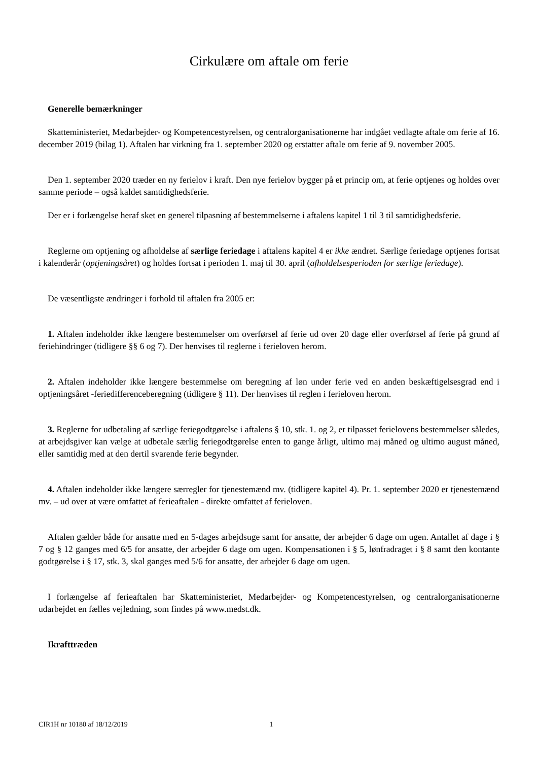Cirkulære om aftale om ferie
Generelle bemærkninger
Skatteministeriet, Medarbejder- og Kompetencestyrelsen, og centralorganisationerne har indgået vedlagte aftale om ferie af 16. december 2019 (bilag 1). Aftalen har virkning fra 1. september 2020 og erstatter aftale om ferie af 9. november 2005.
Den 1. september 2020 træder en ny ferielov i kraft. Den nye ferielov bygger på et princip om, at ferie optjenes og holdes over samme periode – også kaldet samtidighedsferie.
Der er i forlængelse heraf sket en generel tilpasning af bestemmelserne i aftalens kapitel 1 til 3 til samtidighedsferie.
Reglerne om optjening og afholdelse af særlige feriedage i aftalens kapitel 4 er ikke ændret. Særlige feriedage optjenes fortsat i kalenderår (optjeningsåret) og holdes fortsat i perioden 1. maj til 30. april (afholdelsesperioden for særlige feriedage).
De væsentligste ændringer i forhold til aftalen fra 2005 er:
1. Aftalen indeholder ikke længere bestemmelser om overførsel af ferie ud over 20 dage eller overførsel af ferie på grund af feriehindringer (tidligere §§ 6 og 7). Der henvises til reglerne i ferieloven herom.
2. Aftalen indeholder ikke længere bestemmelse om beregning af løn under ferie ved en anden beskæftigelsesgrad end i optjeningsåret -feriedifferenceberegning (tidligere § 11). Der henvises til reglen i ferieloven herom.
3. Reglerne for udbetaling af særlige feriegodtgørelse i aftalens § 10, stk. 1. og 2, er tilpasset ferielovens bestemmelser således, at arbejdsgiver kan vælge at udbetale særlig feriegodtgørelse enten to gange årligt, ultimo maj måned og ultimo august måned, eller samtidig med at den dertil svarende ferie begynder.
4. Aftalen indeholder ikke længere særregler for tjenestemænd mv. (tidligere kapitel 4). Pr. 1. september 2020 er tjenestemænd mv. – ud over at være omfattet af ferieaftalen - direkte omfattet af ferieloven.
Aftalen gælder både for ansatte med en 5-dages arbejdsuge samt for ansatte, der arbejder 6 dage om ugen. Antallet af dage i § 7 og § 12 ganges med 6/5 for ansatte, der arbejder 6 dage om ugen. Kompensationen i § 5, lønfradraget i § 8 samt den kontante godtgørelse i § 17, stk. 3, skal ganges med 5/6 for ansatte, der arbejder 6 dage om ugen.
I forlængelse af ferieaftalen har Skatteministeriet, Medarbejder- og Kompetencestyrelsen, og centralorganisationerne udarbejdet en fælles vejledning, som findes på www.medst.dk.
Ikrafttræden
CIR1H nr 10180 af 18/12/2019 1